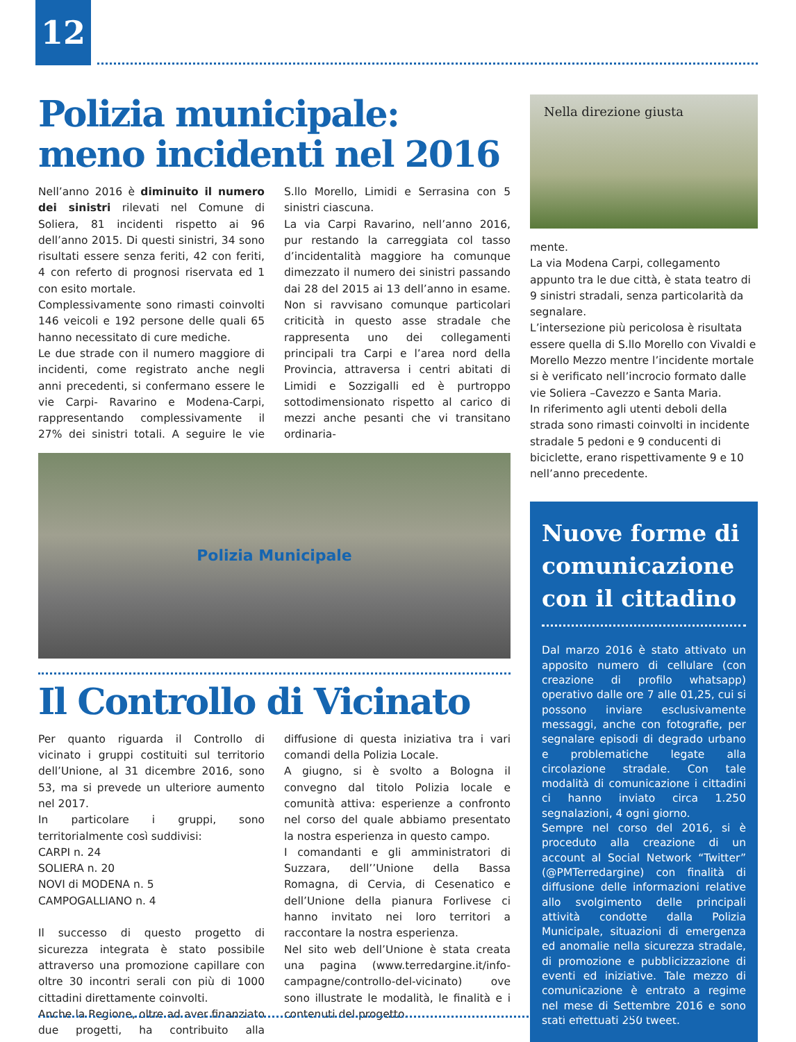12
Polizia municipale: meno incidenti nel 2016
Nell’anno 2016 è diminuito il numero dei sinistri rilevati nel Comune di Soliera, 81 incidenti rispetto ai 96 dell’anno 2015. Di questi sinistri, 34 sono risultati essere senza feriti, 42 con feriti, 4 con referto di prognosi riservata ed 1 con esito mortale.
Complessivamente sono rimasti coinvolti 146 veicoli e 192 persone delle quali 65 hanno necessitato di cure mediche.
Le due strade con il numero maggiore di incidenti, come registrato anche negli anni precedenti, si confermano essere le vie Carpi- Ravarino e Modena-Carpi, rappresentando complessivamente il 27% dei sinistri totali. A seguire le vie S.llo Morello, Limidi e Serrasina con 5 sinistri ciascuna.
La via Carpi Ravarino, nell’anno 2016, pur restando la carreggiata col tasso d’incidentalità maggiore ha comunque dimezzato il numero dei sinistri passando dai 28 del 2015 ai 13 dell’anno in esame. Non si ravvisano comunque particolari criticità in questo asse stradale che rappresenta uno dei collegamenti principali tra Carpi e l’area nord della Provincia, attraversa i centri abitati di Limidi e Sozzigalli ed è purtroppo sottodimensionato rispetto al carico di mezzi anche pesanti che vi transitano ordinaria-
Polizia Municipale
Il Controllo di Vicinato
Per quanto riguarda il Controllo di vicinato i gruppi costituiti sul territorio dell’Unione, al 31 dicembre 2016, sono 53, ma si prevede un ulteriore aumento nel 2017.
In particolare i gruppi, sono territorialmente così suddivisi:
CARPI n. 24
SOLIERA n. 20
NOVI di MODENA n. 5
CAMPOGALLIANO n. 4
Il successo di questo progetto di sicurezza integrata è stato possibile attraverso una promozione capillare con oltre 30 incontri serali con più di 1000 cittadini direttamente coinvolti.
Anche la Regione, oltre ad aver finanziato due progetti, ha contribuito alla diffusione di questa iniziativa tra i vari comandi della Polizia Locale.
A giugno, si è svolto a Bologna il convegno dal titolo Polizia locale e comunità attiva: esperienze a confronto nel corso del quale abbiamo presentato la nostra esperienza in questo campo.
I comandanti e gli amministratori di Suzzara, dell’’Unione della Bassa Romagna, di Cervia, di Cesenatico e dell’Unione della pianura Forlivese ci hanno invitato nei loro territori a raccontare la nostra esperienza.
Nel sito web dell’Unione è stata creata una pagina (www.terredargine.it/info-campagne/controllo-del-vicinato) ove sono illustrate le modalità, le finalità e i contenuti del progetto.
Nella direzione giusta
mente.
La via Modena Carpi, collegamento appunto tra le due città, è stata teatro di 9 sinistri stradali, senza particolarità da segnalare.
L’intersezione più pericolosa è risultata essere quella di S.llo Morello con Vivaldi e Morello Mezzo mentre l’incidente mortale si è verificato nell’incrocio formato dalle vie Soliera –Cavezzo e Santa Maria.
In riferimento agli utenti deboli della strada sono rimasti coinvolti in incidente stradale 5 pedoni e 9 conducenti di biciclette, erano rispettivamente 9 e 10 nell’anno precedente.
Nuove forme di comunicazione con il cittadino
Dal marzo 2016 è stato attivato un apposito numero di cellulare (con creazione di profilo whatsapp) operativo dalle ore 7 alle 01,25, cui si possono inviare esclusivamente messaggi, anche con fotografie, per segnalare episodi di degrado urbano e problematiche legate alla circolazione stradale. Con tale modalità di comunicazione i cittadini ci hanno inviato circa 1.250 segnalazioni, 4 ogni giorno.
Sempre nel corso del 2016, si è proceduto alla creazione di un account al Social Network “Twitter” (@PMTerredargine) con finalità di diffusione delle informazioni relative allo svolgimento delle principali attività condotte dalla Polizia Municipale, situazioni di emergenza ed anomalie nella sicurezza stradale, di promozione e pubblicizzazione di eventi ed iniziative. Tale mezzo di comunicazione è entrato a regime nel mese di Settembre 2016 e sono stati effettuati 250 tweet.